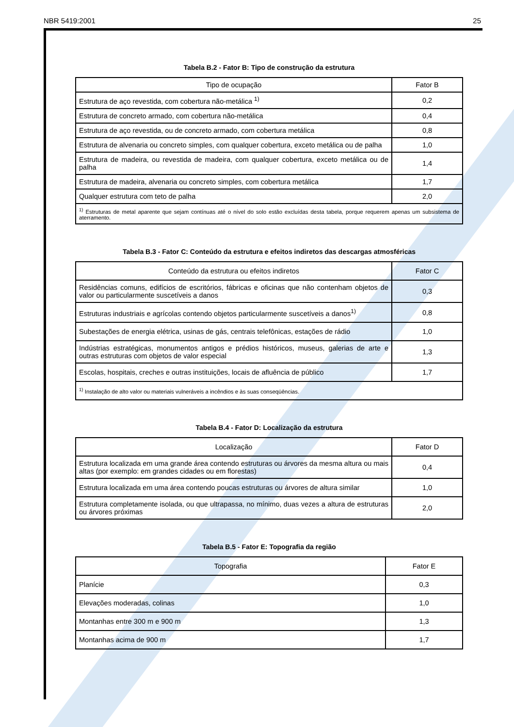NBR 5419:2001 25
Tabela B.2 - Fator B: Tipo de construção da estrutura
| Tipo de ocupação | Fator B |
| --- | --- |
| Estrutura de aço revestida, com cobertura não-metálica <sup>1)</sup> | 0,2 |
| Estrutura de concreto armado, com cobertura não-metálica | 0,4 |
| Estrutura de aço revestida, ou de concreto armado, com cobertura metálica | 0,8 |
| Estrutura de alvenaria ou concreto simples, com qualquer cobertura, exceto metálica ou de palha | 1,0 |
| Estrutura de madeira, ou revestida de madeira, com qualquer cobertura, exceto metálica ou de palha | 1,4 |
| Estrutura de madeira, alvenaria ou concreto simples, com cobertura metálica | 1,7 |
| Qualquer estrutura com teto de palha | 2,0 |
| <sup>1)</sup> Estruturas de metal aparente que sejam contínuas até o nível do solo estão excluídas desta tabela, porque requerem apenas um subsistema de aterramento. | |
Tabela B.3 - Fator C: Conteúdo da estrutura e efeitos indiretos das descargas atmosféricas
| Conteúdo da estrutura ou efeitos indiretos | Fator C |
| --- | --- |
| Residências comuns, edifícios de escritórios, fábricas e oficinas que não contenham objetos de valor ou particularmente suscetíveis a danos | 0,3 |
| Estruturas industriais e agrícolas contendo objetos particularmente suscetíveis a danos<sup>1)</sup> | 0,8 |
| Subestações de energia elétrica, usinas de gás, centrais telefônicas, estações de rádio | 1,0 |
| Indústrias estratégicas, monumentos antigos e prédios históricos, museus, galerias de arte e outras estruturas com objetos de valor especial | 1,3 |
| Escolas, hospitais, creches e outras instituições, locais de afluência de público | 1,7 |
| <sup>1)</sup> Instalação de alto valor ou materiais vulneráveis a incêndios e às suas conseqüências. | |
Tabela B.4 - Fator D: Localização da estrutura
| Localização | Fator D |
| --- | --- |
| Estrutura localizada em uma grande área contendo estruturas ou árvores da mesma altura ou mais altas (por exemplo: em grandes cidades ou em florestas) | 0,4 |
| Estrutura localizada em uma área contendo poucas estruturas ou árvores de altura similar | 1,0 |
| Estrutura completamente isolada, ou que ultrapassa, no mínimo, duas vezes a altura de estruturas ou árvores próximas | 2,0 |
Tabela B.5 - Fator E: Topografia da região
| Topografia | Fator E |
| --- | --- |
| Planície | 0,3 |
| Elevações moderadas, colinas | 1,0 |
| Montanhas entre 300 m e 900 m | 1,3 |
| Montanhas acima de 900 m | 1,7 |